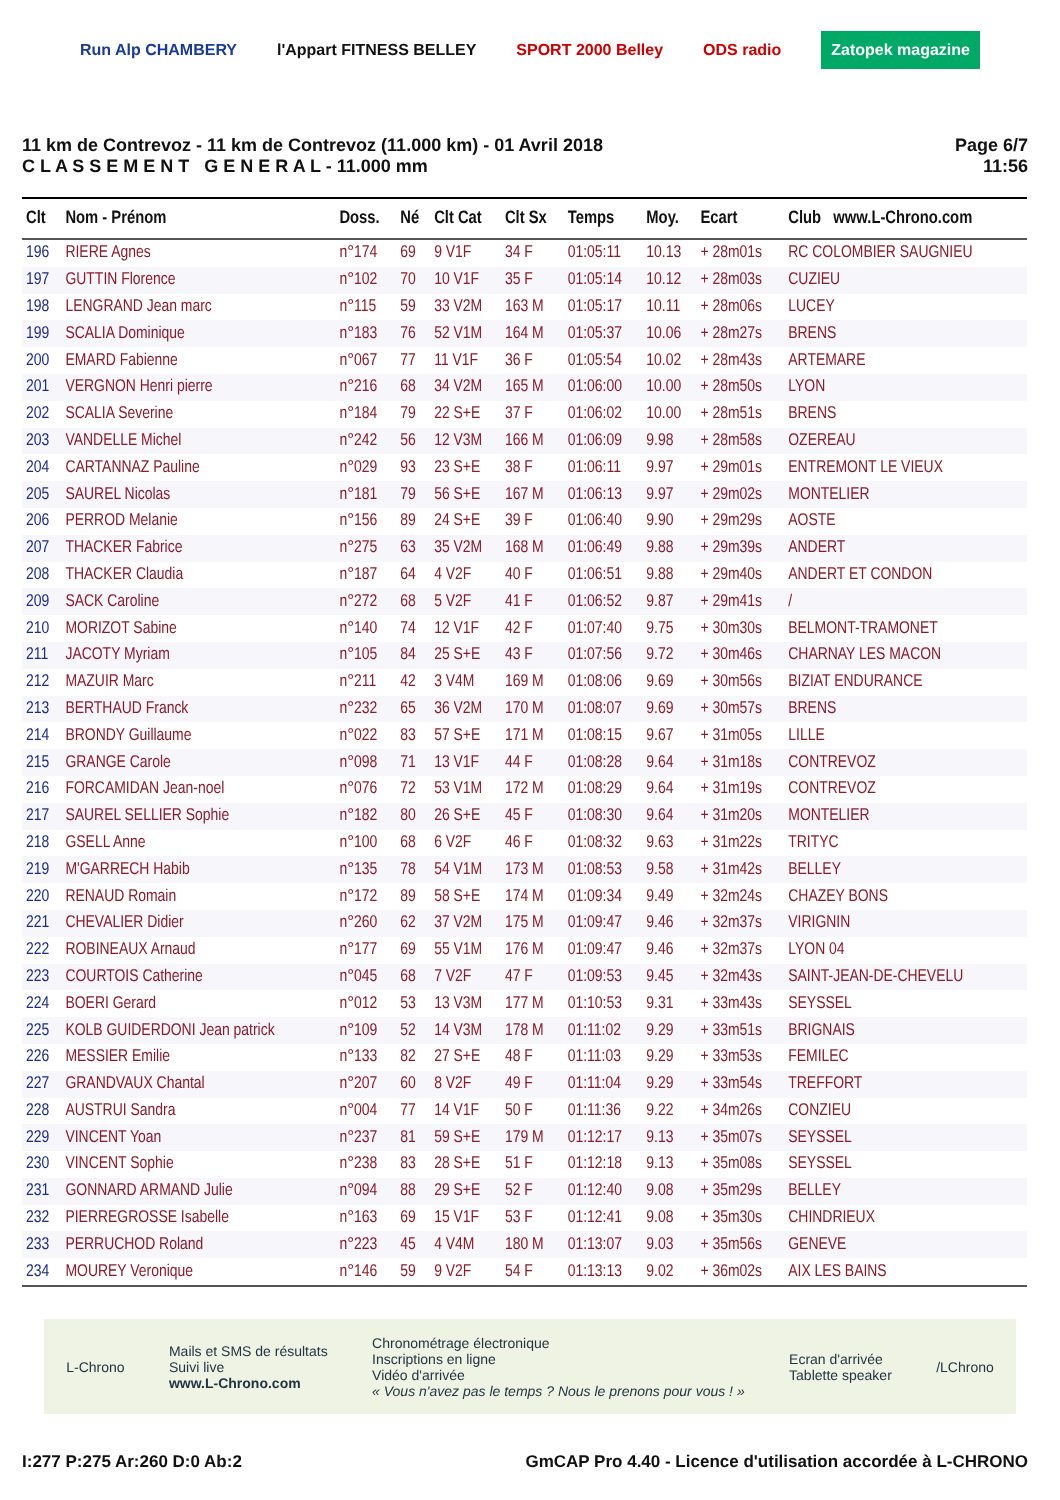Run Alp CHAMBERY l'Appart FITNESS BELLEY SPORT 2000 Belley ODS radio Zatopek magazine
11 km de Contrevoz - 11 km de Contrevoz (11.000 km) - 01 Avril 2018
C L A S S E M E N T G E N E R A L - 11.000 mm
Page 6/7
11:56
| Clt | Nom - Prénom | Doss. | Né | Clt Cat | Clt Sx | Temps | Moy. | Ecart | Club www.L-Chrono.com |
| --- | --- | --- | --- | --- | --- | --- | --- | --- | --- |
| 196 | RIERE Agnes | n°174 | 69 | 9 V1F | 34 F | 01:05:11 | 10.13 | + 28m01s | RC COLOMBIER SAUGNIEU |
| 197 | GUTTIN Florence | n°102 | 70 | 10 V1F | 35 F | 01:05:14 | 10.12 | + 28m03s | CUZIEU |
| 198 | LENGRAND Jean marc | n°115 | 59 | 33 V2M | 163 M | 01:05:17 | 10.11 | + 28m06s | LUCEY |
| 199 | SCALIA Dominique | n°183 | 76 | 52 V1M | 164 M | 01:05:37 | 10.06 | + 28m27s | BRENS |
| 200 | EMARD Fabienne | n°067 | 77 | 11 V1F | 36 F | 01:05:54 | 10.02 | + 28m43s | ARTEMARE |
| 201 | VERGNON Henri pierre | n°216 | 68 | 34 V2M | 165 M | 01:06:00 | 10.00 | + 28m50s | LYON |
| 202 | SCALIA Severine | n°184 | 79 | 22 S+E | 37 F | 01:06:02 | 10.00 | + 28m51s | BRENS |
| 203 | VANDELLE Michel | n°242 | 56 | 12 V3M | 166 M | 01:06:09 | 9.98 | + 28m58s | OZEREAU |
| 204 | CARTANNAZ Pauline | n°029 | 93 | 23 S+E | 38 F | 01:06:11 | 9.97 | + 29m01s | ENTREMONT LE VIEUX |
| 205 | SAUREL Nicolas | n°181 | 79 | 56 S+E | 167 M | 01:06:13 | 9.97 | + 29m02s | MONTELIER |
| 206 | PERROD Melanie | n°156 | 89 | 24 S+E | 39 F | 01:06:40 | 9.90 | + 29m29s | AOSTE |
| 207 | THACKER Fabrice | n°275 | 63 | 35 V2M | 168 M | 01:06:49 | 9.88 | + 29m39s | ANDERT |
| 208 | THACKER Claudia | n°187 | 64 | 4 V2F | 40 F | 01:06:51 | 9.88 | + 29m40s | ANDERT ET CONDON |
| 209 | SACK Caroline | n°272 | 68 | 5 V2F | 41 F | 01:06:52 | 9.87 | + 29m41s | / |
| 210 | MORIZOT Sabine | n°140 | 74 | 12 V1F | 42 F | 01:07:40 | 9.75 | + 30m30s | BELMONT-TRAMONET |
| 211 | JACOTY Myriam | n°105 | 84 | 25 S+E | 43 F | 01:07:56 | 9.72 | + 30m46s | CHARNAY LES MACON |
| 212 | MAZUIR Marc | n°211 | 42 | 3 V4M | 169 M | 01:08:06 | 9.69 | + 30m56s | BIZIAT ENDURANCE |
| 213 | BERTHAUD Franck | n°232 | 65 | 36 V2M | 170 M | 01:08:07 | 9.69 | + 30m57s | BRENS |
| 214 | BRONDY Guillaume | n°022 | 83 | 57 S+E | 171 M | 01:08:15 | 9.67 | + 31m05s | LILLE |
| 215 | GRANGE Carole | n°098 | 71 | 13 V1F | 44 F | 01:08:28 | 9.64 | + 31m18s | CONTREVOZ |
| 216 | FORCAMIDAN Jean-noel | n°076 | 72 | 53 V1M | 172 M | 01:08:29 | 9.64 | + 31m19s | CONTREVOZ |
| 217 | SAUREL SELLIER Sophie | n°182 | 80 | 26 S+E | 45 F | 01:08:30 | 9.64 | + 31m20s | MONTELIER |
| 218 | GSELL Anne | n°100 | 68 | 6 V2F | 46 F | 01:08:32 | 9.63 | + 31m22s | TRITYC |
| 219 | M'GARRECH Habib | n°135 | 78 | 54 V1M | 173 M | 01:08:53 | 9.58 | + 31m42s | BELLEY |
| 220 | RENAUD Romain | n°172 | 89 | 58 S+E | 174 M | 01:09:34 | 9.49 | + 32m24s | CHAZEY BONS |
| 221 | CHEVALIER Didier | n°260 | 62 | 37 V2M | 175 M | 01:09:47 | 9.46 | + 32m37s | VIRIGNIN |
| 222 | ROBINEAUX Arnaud | n°177 | 69 | 55 V1M | 176 M | 01:09:47 | 9.46 | + 32m37s | LYON 04 |
| 223 | COURTOIS Catherine | n°045 | 68 | 7 V2F | 47 F | 01:09:53 | 9.45 | + 32m43s | SAINT-JEAN-DE-CHEVELU |
| 224 | BOERI Gerard | n°012 | 53 | 13 V3M | 177 M | 01:10:53 | 9.31 | + 33m43s | SEYSSEL |
| 225 | KOLB GUIDERDONI Jean patrick | n°109 | 52 | 14 V3M | 178 M | 01:11:02 | 9.29 | + 33m51s | BRIGNAIS |
| 226 | MESSIER Emilie | n°133 | 82 | 27 S+E | 48 F | 01:11:03 | 9.29 | + 33m53s | FEMILEC |
| 227 | GRANDVAUX Chantal | n°207 | 60 | 8 V2F | 49 F | 01:11:04 | 9.29 | + 33m54s | TREFFORT |
| 228 | AUSTRUI Sandra | n°004 | 77 | 14 V1F | 50 F | 01:11:36 | 9.22 | + 34m26s | CONZIEU |
| 229 | VINCENT Yoan | n°237 | 81 | 59 S+E | 179 M | 01:12:17 | 9.13 | + 35m07s | SEYSSEL |
| 230 | VINCENT Sophie | n°238 | 83 | 28 S+E | 51 F | 01:12:18 | 9.13 | + 35m08s | SEYSSEL |
| 231 | GONNARD ARMAND Julie | n°094 | 88 | 29 S+E | 52 F | 01:12:40 | 9.08 | + 35m29s | BELLEY |
| 232 | PIERREGROSSE Isabelle | n°163 | 69 | 15 V1F | 53 F | 01:12:41 | 9.08 | + 35m30s | CHINDRIEUX |
| 233 | PERRUCHOD Roland | n°223 | 45 | 4 V4M | 180 M | 01:13:07 | 9.03 | + 35m56s | GENEVE |
| 234 | MOUREY Veronique | n°146 | 59 | 9 V2F | 54 F | 01:13:13 | 9.02 | + 36m02s | AIX LES BAINS |
L-Chrono Mails et SMS de résultats
Suivi live
www.L-Chrono.com Chronométrage électronique
Inscriptions en ligne
Vidéo d'arrivée
« Vous n'avez pas le temps ? Nous le prenons pour vous ! » Ecran d'arrivée
Tablette speaker /LChrono
I:277 P:275 Ar:260 D:0 Ab:2 GmCAP Pro 4.40 - Licence d'utilisation accordée à L-CHRONO